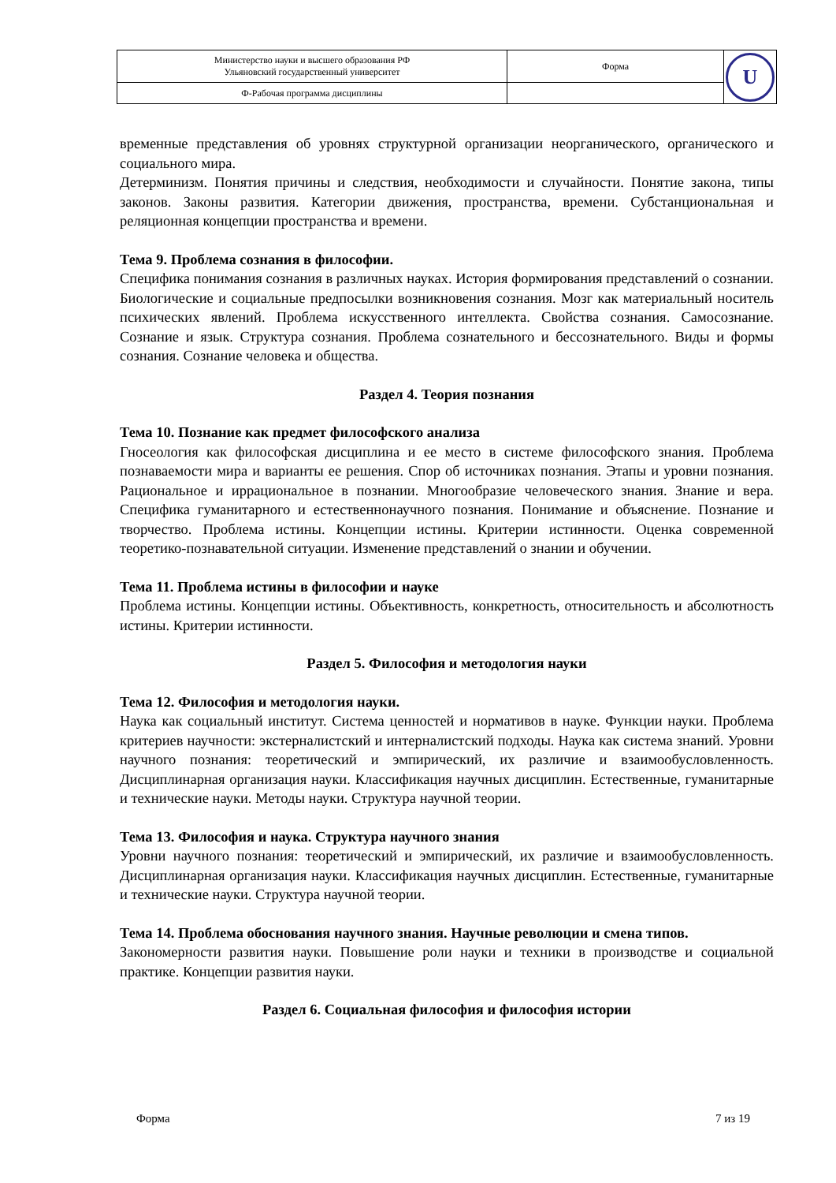| Министерство науки и высшего образования РФ Ульяновский государственный университет | Форма | U |
| Ф-Рабочая программа дисциплины | | |
временные представления об уровнях структурной организации неорганического, органического и социального мира.
Детерминизм. Понятия причины и следствия, необходимости и случайности. Понятие закона, типы законов. Законы развития. Категории движения, пространства, времени. Субстанциональная и реляционная концепции пространства и времени.
Тема 9. Проблема сознания в философии.
Специфика понимания сознания в различных науках. История формирования представлений о сознании. Биологические и социальные предпосылки возникновения сознания. Мозг как материальный носитель психических явлений. Проблема искусственного интеллекта. Свойства сознания. Самосознание. Сознание и язык. Структура сознания. Проблема сознательного и бессознательного. Виды и формы сознания. Сознание человека и общества.
Раздел 4. Теория познания
Тема 10. Познание как предмет философского анализа
Гносеология как философская дисциплина и ее место в системе философского знания. Проблема познаваемости мира и варианты ее решения. Спор об источниках познания. Этапы и уровни познания. Рациональное и иррациональное в познании. Многообразие человеческого знания. Знание и вера. Специфика гуманитарного и естественнонаучного познания. Понимание и объяснение. Познание и творчество. Проблема истины. Концепции истины. Критерии истинности. Оценка современной теоретико-познавательной ситуации. Изменение представлений о знании и обучении.
Тема 11. Проблема истины в философии и науке
Проблема истины. Концепции истины. Объективность, конкретность, относительность и абсолютность истины. Критерии истинности.
Раздел 5. Философия и методология науки
Тема 12. Философия и методология науки.
Наука как социальный институт. Система ценностей и нормативов в науке. Функции науки. Проблема критериев научности: экстерналистский и интерналистский подходы. Наука как система знаний. Уровни научного познания: теоретический и эмпирический, их различие и взаимообусловленность. Дисциплинарная организация науки. Классификация научных дисциплин. Естественные, гуманитарные и технические науки. Методы науки. Структура научной теории.
Тема 13. Философия и наука. Структура научного знания
Уровни научного познания: теоретический и эмпирический, их различие и взаимообусловленность. Дисциплинарная организация науки. Классификация научных дисциплин. Естественные, гуманитарные и технические науки. Структура научной теории.
Тема 14. Проблема обоснования научного знания. Научные революции и смена типов.
Закономерности развития науки. Повышение роли науки и техники в производстве и социальной практике. Концепции развития науки.
Раздел 6. Социальная философия и философия истории
Форма 7 из 19